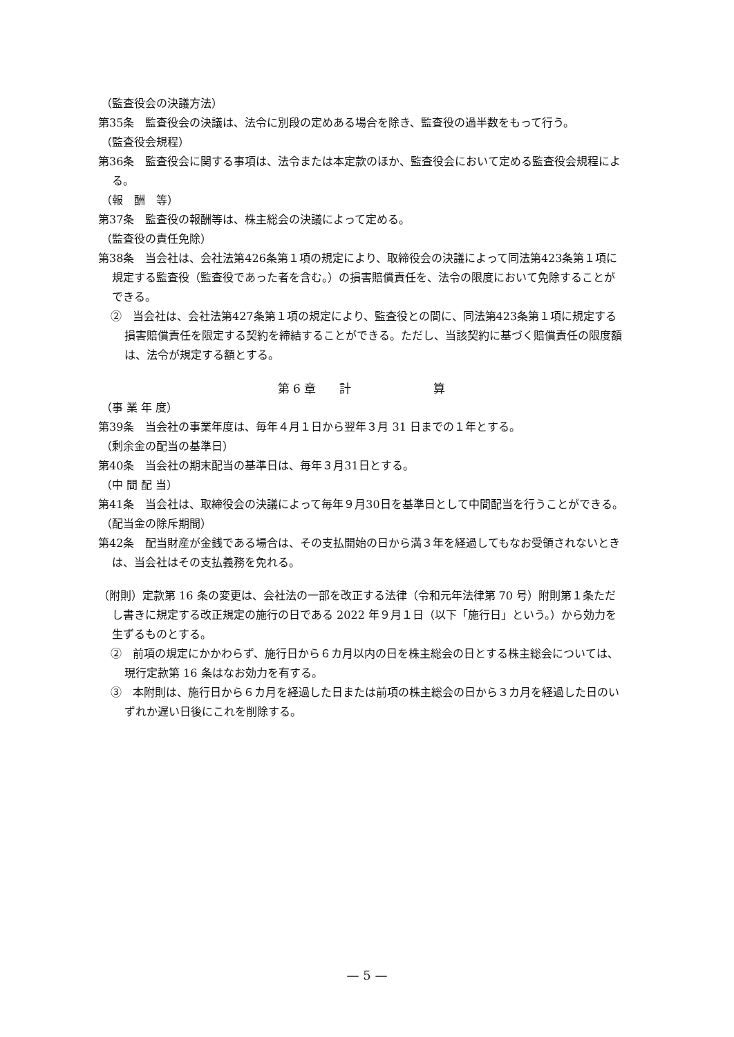（監査役会の決議方法）
第35条　監査役会の決議は、法令に別段の定めある場合を除き、監査役の過半数をもって行う。
（監査役会規程）
第36条　監査役会に関する事項は、法令または本定款のほか、監査役会において定める監査役会規程による。
（報　酬　等）
第37条　監査役の報酬等は、株主総会の決議によって定める。
（監査役の責任免除）
第38条　当会社は、会社法第426条第１項の規定により、取締役会の決議によって同法第423条第１項に規定する監査役（監査役であった者を含む。）の損害賠償責任を、法令の限度において免除することができる。
②　当会社は、会社法第427条第１項の規定により、監査役との間に、同法第423条第１項に規定する損害賠償責任を限定する契約を締結することができる。ただし、当該契約に基づく賠償責任の限度額は、法令が規定する額とする。
第 6 章　　計　　　　　　　算
（事 業 年 度）
第39条　当会社の事業年度は、毎年４月１日から翌年３月 31 日までの１年とする。
（剰余金の配当の基準日）
第40条　当会社の期末配当の基準日は、毎年３月31日とする。
（中 間 配 当）
第41条　当会社は、取締役会の決議によって毎年９月30日を基準日として中間配当を行うことができる。
（配当金の除斥期間）
第42条　配当財産が金銭である場合は、その支払開始の日から満３年を経過してもなお受領されないときは、当会社はその支払義務を免れる。
（附則）定款第 16 条の変更は、会社法の一部を改正する法律（令和元年法律第 70 号）附則第１条ただし書きに規定する改正規定の施行の日である 2022 年９月１日（以下「施行日」という。）から効力を生ずるものとする。
②　前項の規定にかかわらず、施行日から６カ月以内の日を株主総会の日とする株主総会については、現行定款第 16 条はなお効力を有する。
③　本附則は、施行日から６カ月を経過した日または前項の株主総会の日から３カ月を経過した日のいずれか遅い日後にこれを削除する。
— 5 —